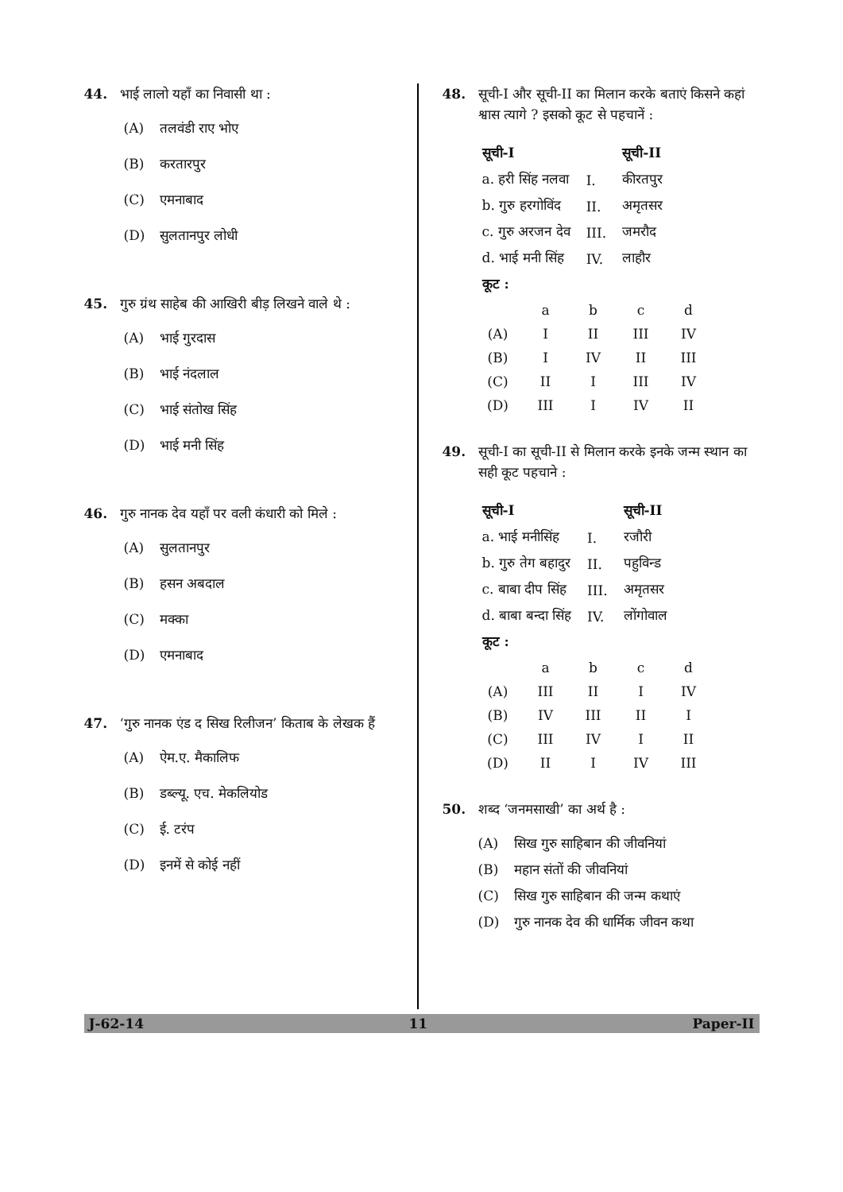44. भाई लालो यहाँ का निवासी था :
(A) तलवंडी राए भोए
(B) करतारपुर
(C) एमनाबाद
(D) सुलतानपुर लोधी
45. गुरु ग्रंथ साहेब की आखिरी बीड़ लिखने वाले थे :
(A) भाई गुरदास
(B) भाई नंदलाल
(C) भाई संतोख सिंह
(D) भाई मनी सिंह
46. गुरु नानक देव यहाँ पर वली कंधारी को मिले :
(A) सुलतानपुर
(B) हसन अबदाल
(C) मक्का
(D) एमनाबाद
47. ‘गुरु नानक एंड द सिख रिलीजन’ किताब के लेखक हैं
(A) ऐम.ए. मैकालिफ
(B) डब्ल्यू. एच. मेकलियोड
(C) ई. टरंप
(D) इनमें से कोई नहीं
48. सूची-I और सूची-II का मिलान करके बताएं किसने कहां श्वास त्यागे ? इसको कूट से पहचानें :
| सूची-I | | सूची-II |
| --- | --- | --- |
| a. हरी सिंह नलवा | I. | कीरतपुर |
| b. गुरु हरगोविंद | II. | अमृतसर |
| c. गुरु अरजन देव | III. | जमरौद |
| d. भाई मनी सिंह | IV. | लाहौर |
| कूट : | | |
| | a | b | c | d |
| (A) | I | II | III | IV |
| (B) | I | IV | II | III |
| (C) | II | I | III | IV |
| (D) | III | I | IV | II |
49. सूची-I का सूची-II से मिलान करके इनके जन्म स्थान का सही कूट पहचाने :
| सूची-I | | सूची-II |
| --- | --- | --- |
| a. भाई मनीसिंह | I. | रजौरी |
| b. गुरु तेग बहादुर | II. | पहुविन्ड |
| c. बाबा दीप सिंह | III. | अमृतसर |
| d. बाबा बन्दा सिंह | IV. | लोंगोवाल |
| कूट : | | |
| | a | b | c | d |
| (A) | III | II | I | IV |
| (B) | IV | III | II | I |
| (C) | III | IV | I | II |
| (D) | II | I | IV | III |
50. शब्द ‘जनमसाखी’ का अर्थ है :
(A) सिख गुरु साहिबान की जीवनियां
(B) महान संतों की जीवनियां
(C) सिख गुरु साहिबान की जन्म कथाएं
(D) गुरु नानक देव की धार्मिक जीवन कथा
J-62-14 11 Paper-II